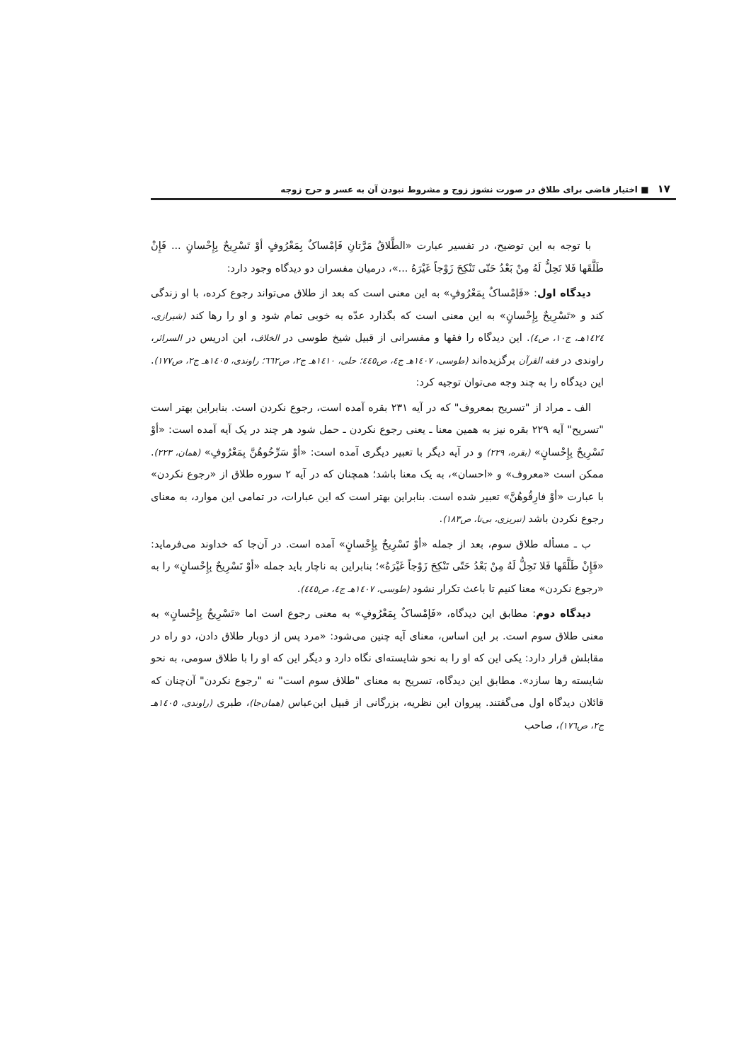١٧ ■ اختیار قاضی برای طلاق در صورت نشوز زوج و مشروط نبودن آن به عسر و حرج زوجه
با توجه به این توضیح، در تفسیر عبارت «الطَّلاقُ مَرَّتانِ فَإمْساکٌ بِمَعْرُوفٍ أوْ تَسْرِیحٌ بِإِحْسانٍ ... فَإِنْ طَلَّقَها فَلا تَحِلُّ لَهُ مِنْ بَعْدُ حَتّی تَنْکِحَ زَوْجاً غَیْرَهُ ...»، درمیان مفسران دو دیدگاه وجود دارد:
دیدگاه اول: «فَإمْساکٌ بِمَعْرُوفٍ» به این معنی است که بعد از طلاق می‌تواند رجوع کرده، با او زندگی کند و «تَسْرِیحٌ بِإِحْسانٍ» به این معنی است که بگذارد عدّه به خوبی تمام شود و او را رها کند (شیرازی، ١٤٢٤هـ، ج١٠، ص٤). این دیدگاه را فقها و مفسرانی از قبیل شیخ طوسی در الخلاف، ابن ادریس در السرائر، راوندی در فقه القرآن برگزیده‌اند (طوسی، ١٤٠٧هـ ج٤، ص٤٤٥؛ حلی، ١٤١٠هـ ج٢، ص٦٦٢؛ راوندی، ١٤٠٥هـ ج٢، ص١٧٧). این دیدگاه را به چند وجه می‌توان توجیه کرد:
الف ـ مراد از "تسریح بمعروف" که در آیه ٢٣١ بقره آمده است، رجوع نکردن است. بنابراین بهتر است "تسریح" آیه ٢٢٩ بقره نیز به همین معنا ـ یعنی رجوع نکردن ـ حمل شود هر چند در یک آیه آمده است: «أوْ تَسْرِیحٌ بِإِحْسانٍ» (بقره، ٢٢٩) و در آیه دیگر با تعبیر دیگری آمده است: «أوْ سَرِّحُوهُنَّ بِمَعْرُوفٍ» (همان، ٢٢٣). ممکن است «معروف» و «احسان»، به یک معنا باشد؛ همچنان که در آیه ٢ سوره طلاق از «رجوع نکردن» با عبارت «أوْ فارِقُوهُنَّ» تعبیر شده است. بنابراین بهتر است که این عبارات، در تمامی این موارد، به معنای رجوع نکردن باشد (تبریزی، بی‌تا، ص١٨٣).
ب ـ مسأله طلاق سوم، بعد از جمله «أوْ تَسْرِیحٌ بِإِحْسانٍ» آمده است. در آن‌جا که خداوند می‌فرماید: «فَإِنْ طَلَّقَها فَلا تَحِلُّ لَهُ مِنْ بَعْدُ حَتّی تَنْکِحَ زَوْجاً غَیْرَهُ»؛ بنابراین به ناچار باید جمله «أوْ تَسْرِیحٌ بِإِحْسانٍ» را به «رجوع نکردن» معنا کنیم تا باعث تکرار نشود (طوسی، ١٤٠٧هـ ج٤، ص٤٤٥).
دیدگاه دوم: مطابق این دیدگاه، «فَإمْساکٌ بِمَعْرُوفٍ» به معنی رجوع است اما «تَسْرِیحٌ بِإِحْسانٍ» به معنی طلاق سوم است. بر این اساس، معنای آیه چنین می‌شود: «مرد پس از دوبار طلاق دادن، دو راه در مقابلش قرار دارد: یکی این که او را به نحو شایسته‌ای نگاه دارد و دیگر این که او را با طلاق سومی، به نحو شایسته رها سازد». مطابق این دیدگاه، تسریح به معنای "طلاق سوم است" نه "رجوع نکردن" آن‌چنان که قائلان دیدگاه اول می‌گفتند. پیروان این نظریه، بزرگانی از قبیل ابن‌عباس (همان‌جا)، طبری (راوندی، ١٤٠٥هـ ج٢، ص١٧٦)، صاحب